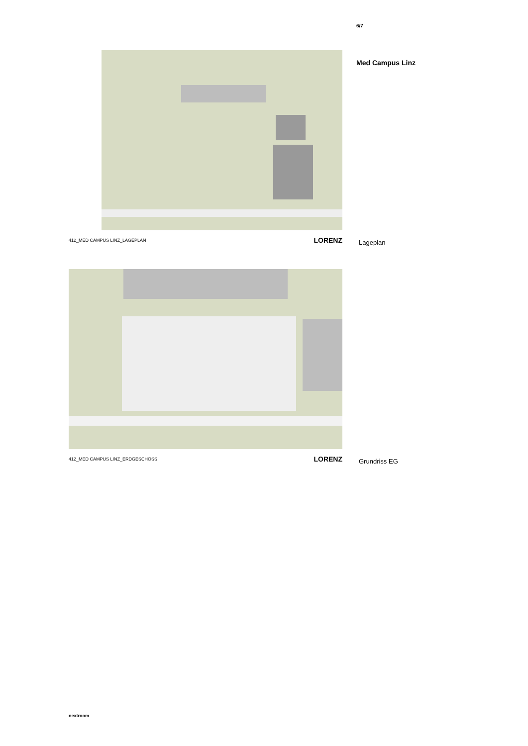6/7
Med Campus Linz
412_MED CAMPUS LINZ_LAGEPLAN LORENZ
Lageplan
412_MED CAMPUS LINZ_ERDGESCHOSS LORENZ
Grundriss EG
nextroom